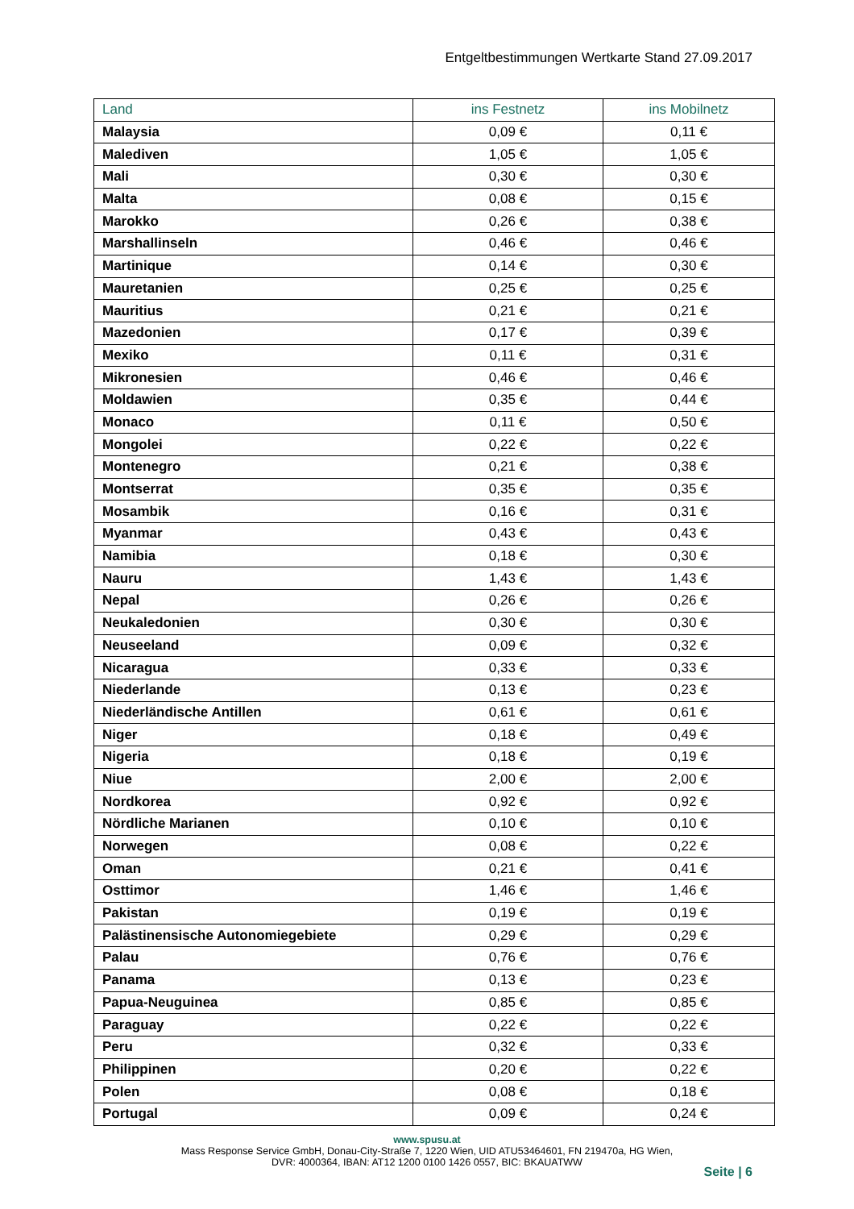Entgeltbestimmungen Wertkarte Stand 27.09.2017
| Land | ins Festnetz | ins Mobilnetz |
| --- | --- | --- |
| Malaysia | 0,09 € | 0,11 € |
| Malediven | 1,05 € | 1,05 € |
| Mali | 0,30 € | 0,30 € |
| Malta | 0,08 € | 0,15 € |
| Marokko | 0,26 € | 0,38 € |
| Marshallinseln | 0,46 € | 0,46 € |
| Martinique | 0,14 € | 0,30 € |
| Mauretanien | 0,25 € | 0,25 € |
| Mauritius | 0,21 € | 0,21 € |
| Mazedonien | 0,17 € | 0,39 € |
| Mexiko | 0,11 € | 0,31 € |
| Mikronesien | 0,46 € | 0,46 € |
| Moldawien | 0,35 € | 0,44 € |
| Monaco | 0,11 € | 0,50 € |
| Mongolei | 0,22 € | 0,22 € |
| Montenegro | 0,21 € | 0,38 € |
| Montserrat | 0,35 € | 0,35 € |
| Mosambik | 0,16 € | 0,31 € |
| Myanmar | 0,43 € | 0,43 € |
| Namibia | 0,18 € | 0,30 € |
| Nauru | 1,43 € | 1,43 € |
| Nepal | 0,26 € | 0,26 € |
| Neukaledonien | 0,30 € | 0,30 € |
| Neuseeland | 0,09 € | 0,32 € |
| Nicaragua | 0,33 € | 0,33 € |
| Niederlande | 0,13 € | 0,23 € |
| Niederländische Antillen | 0,61 € | 0,61 € |
| Niger | 0,18 € | 0,49 € |
| Nigeria | 0,18 € | 0,19 € |
| Niue | 2,00 € | 2,00 € |
| Nordkorea | 0,92 € | 0,92 € |
| Nördliche Marianen | 0,10 € | 0,10 € |
| Norwegen | 0,08 € | 0,22 € |
| Oman | 0,21 € | 0,41 € |
| Osttimor | 1,46 € | 1,46 € |
| Pakistan | 0,19 € | 0,19 € |
| Palästinensische Autonomiegebiete | 0,29 € | 0,29 € |
| Palau | 0,76 € | 0,76 € |
| Panama | 0,13 € | 0,23 € |
| Papua-Neuguinea | 0,85 € | 0,85 € |
| Paraguay | 0,22 € | 0,22 € |
| Peru | 0,32 € | 0,33 € |
| Philippinen | 0,20 € | 0,22 € |
| Polen | 0,08 € | 0,18 € |
| Portugal | 0,09 € | 0,24 € |
www.spusu.at
Mass Response Service GmbH, Donau-City-Straße 7, 1220 Wien, UID ATU53464601, FN 219470a, HG Wien,
DVR: 4000364, IBAN: AT12 1200 0100 1426 0557, BIC: BKAUATWW
Seite | 6